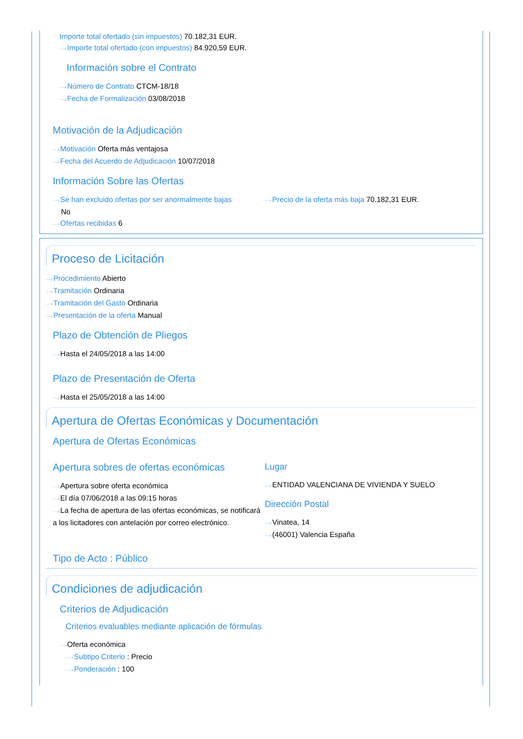Importe total ofertado (sin impuestos) 70.182,31 EUR.
···›Importe total ofertado (con impuestos) 84.920,59 EUR.
Información sobre el Contrato
···›Número de Contrato CTCM-18/18
···›Fecha de Formalización 03/08/2018
Motivación de la Adjudicación
···›Motivación Oferta más ventajosa
···›Fecha del Acuerdo de Adjudicación 10/07/2018
Información Sobre las Ofertas
···›Se han excluido ofertas por ser anormalmente bajas
No
···›Ofertas recibidas 6
···›Precio de la oferta más baja 70.182,31 EUR.
Proceso de Licitación
···›Procedimiento Abierto
···›Tramitación Ordinaria
···›Tramitación del Gasto Ordinaria
···›Presentación de la oferta Manual
Plazo de Obtención de Pliegos
···›Hasta el 24/05/2018 a las 14:00
Plazo de Presentación de Oferta
···›Hasta el 25/05/2018 a las 14:00
Apertura de Ofertas Económicas y Documentación
Apertura de Ofertas Económicas
Apertura sobres de ofertas económicas
···›Apertura sobre oferta económica
···›El día 07/06/2018 a las 09:15 horas
···›La fecha de apertura de las ofertas económicas, se notificará a los licitadores con antelación por correo electrónico.
Lugar
···›ENTIDAD VALENCIANA DE VIVIENDA Y SUELO
Dirección Postal
···›Vinatea, 14
···›(46001) Valencia España
Tipo de Acto : Público
Condiciones de adjudicación
Criterios de Adjudicación
Criterios evaluables mediante aplicación de fórmulas
···›Oferta económica
···›Subtipo Criterio : Precio
···›Ponderación : 100